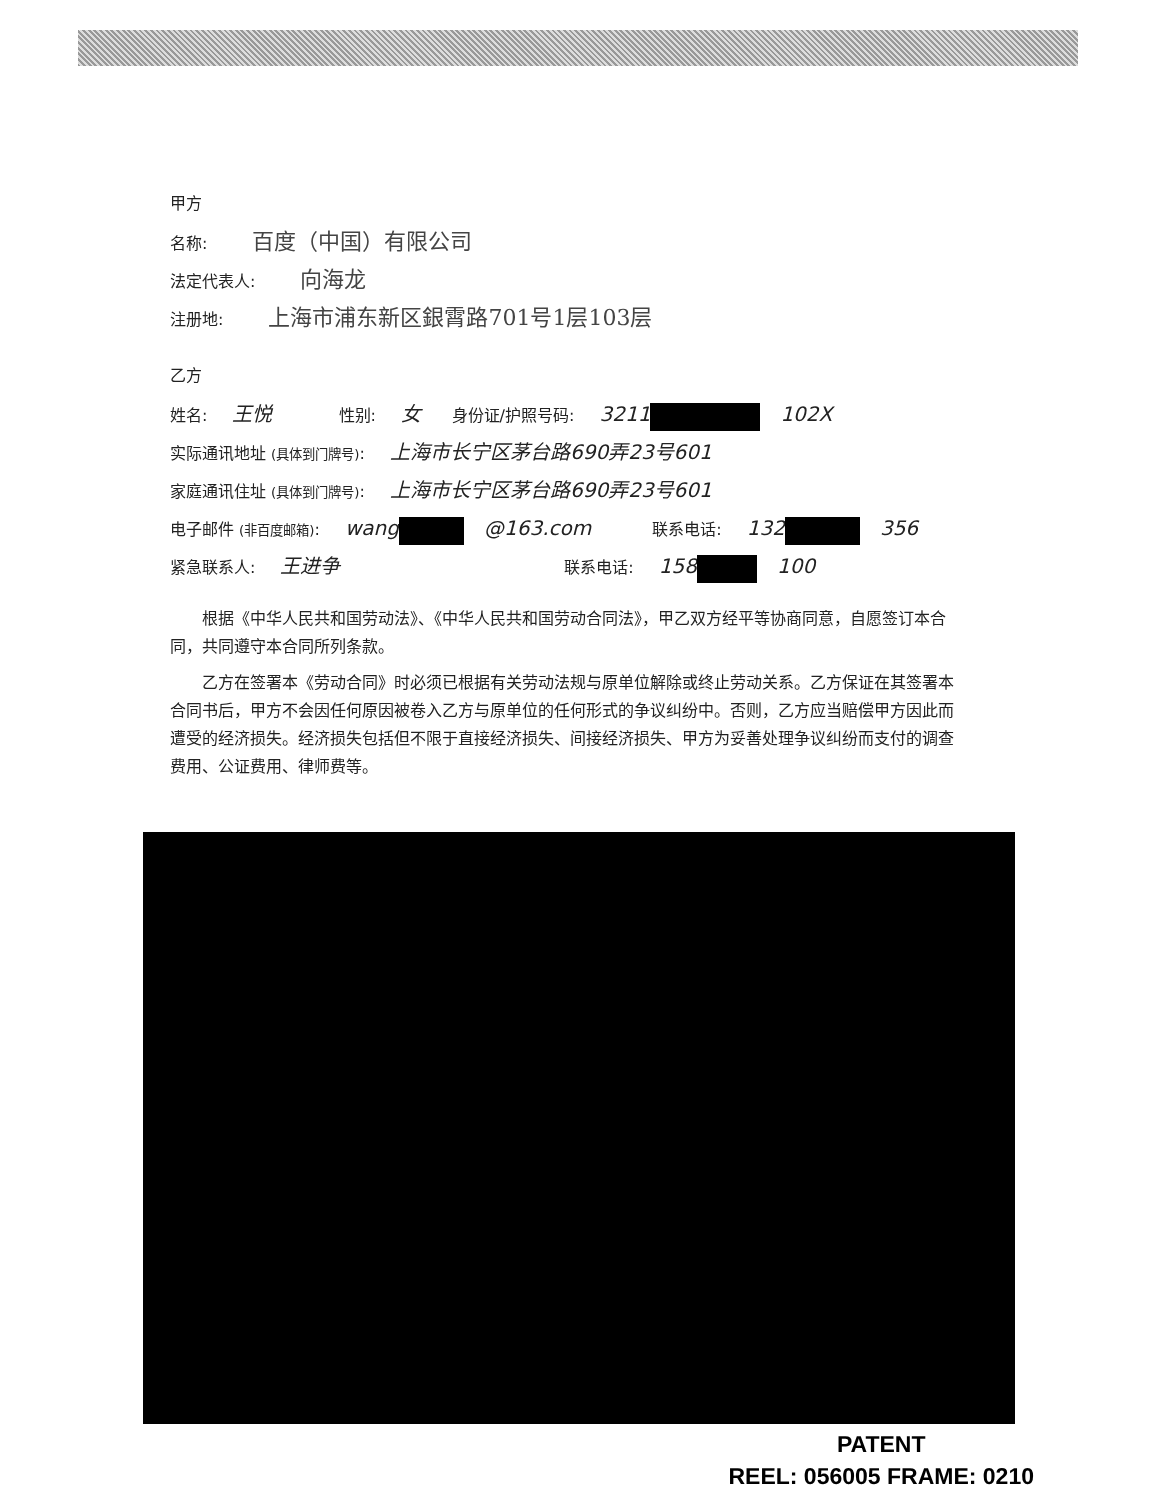甲方
名称: 百度（中国）有限公司
法定代表人: 向海龙
注册地: 上海市浦东新区銀霄路701号1层103层
乙方
姓名: 王悦 性别: 女 身份证/护照号码: 3211 102X
实际通讯地址 (具体到门牌号): 上海市长宁区茅台路690弄23号601
家庭通讯住址 (具体到门牌号): 上海市长宁区茅台路690弄23号601
电子邮件 (非百度邮箱): wang @163.com 联系电话: 132 356
紧急联系人: 王进争 联系电话: 158 100
根据《中华人民共和国劳动法》、《中华人民共和国劳动合同法》，甲乙双方经平等协商同意，自愿签订本合同，共同遵守本合同所列条款。
乙方在签署本《劳动合同》时必须已根据有关劳动法规与原单位解除或终止劳动关系。乙方保证在其签署本合同书后，甲方不会因任何原因被卷入乙方与原单位的任何形式的争议纠纷中。否则，乙方应当赔偿甲方因此而遭受的经济损失。经济损失包括但不限于直接经济损失、间接经济损失、甲方为妥善处理争议纠纷而支付的调查费用、公证费用、律师费等。
PATENT
REEL: 056005 FRAME: 0210